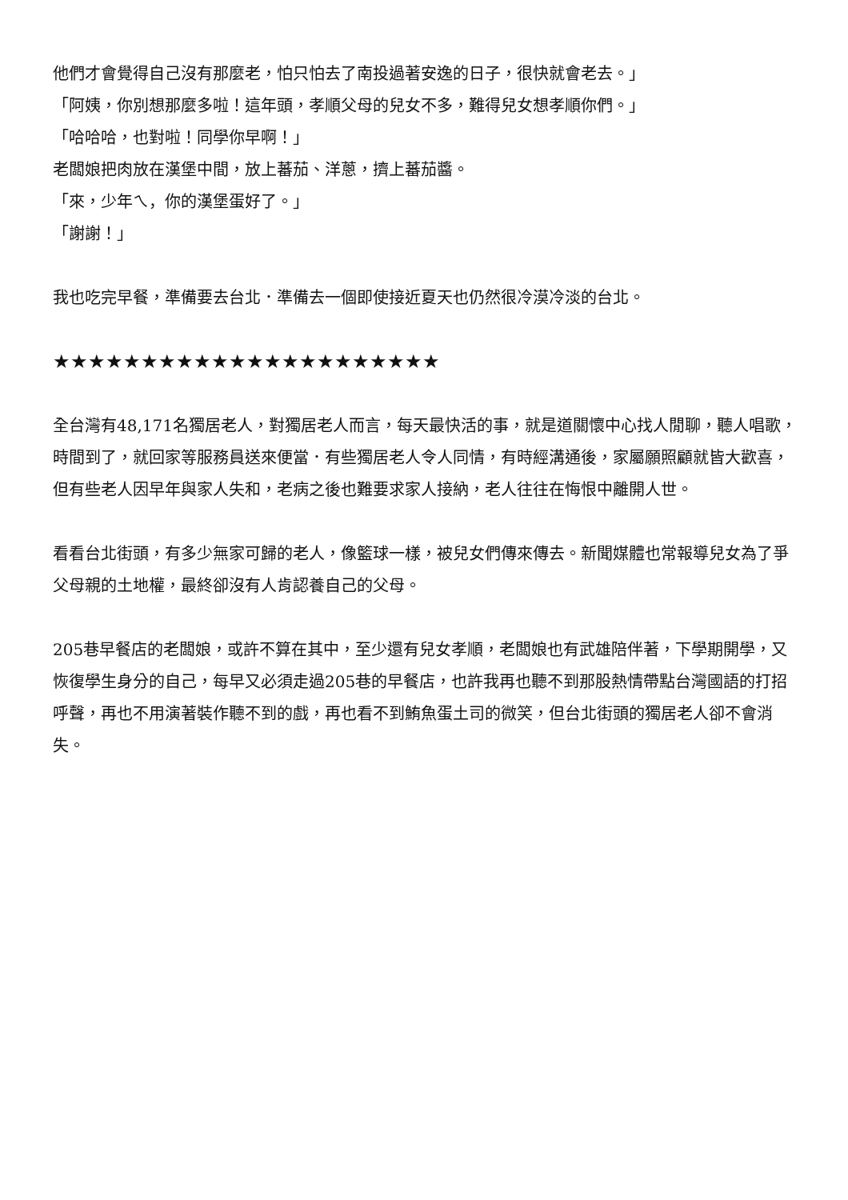他們才會覺得自己沒有那麼老，怕只怕去了南投過著安逸的日子，很快就會老去。」
「阿姨，你別想那麼多啦！這年頭，孝順父母的兒女不多，難得兒女想孝順你們。」
「哈哈哈，也對啦！同學你早啊！」
老闆娘把肉放在漢堡中間，放上蕃茄、洋蔥，擠上蕃茄醬。
「來，少年ㄟ，你的漢堡蛋好了。」
「謝謝！」
我也吃完早餐，準備要去台北．準備去一個即使接近夏天也仍然很冷漠冷淡的台北。
★★★★★★★★★★★★★★★★★★★★★★
全台灣有48,171名獨居老人，對獨居老人而言，每天最快活的事，就是道關懷中心找人閒聊，聽人唱歌，時間到了，就回家等服務員送來便當．有些獨居老人令人同情，有時經溝通後，家屬願照顧就皆大歡喜，但有些老人因早年與家人失和，老病之後也難要求家人接納，老人往往在悔恨中離開人世。
看看台北街頭，有多少無家可歸的老人，像籃球一樣，被兒女們傳來傳去。新聞媒體也常報導兒女為了爭父母親的土地權，最終卻沒有人肯認養自己的父母。
205巷早餐店的老闆娘，或許不算在其中，至少還有兒女孝順，老闆娘也有武雄陪伴著，下學期開學，又恢復學生身分的自己，每早又必須走過205巷的早餐店，也許我再也聽不到那股熱情帶點台灣國語的打招呼聲，再也不用演著裝作聽不到的戲，再也看不到鮪魚蛋土司的微笑，但台北街頭的獨居老人卻不會消失。